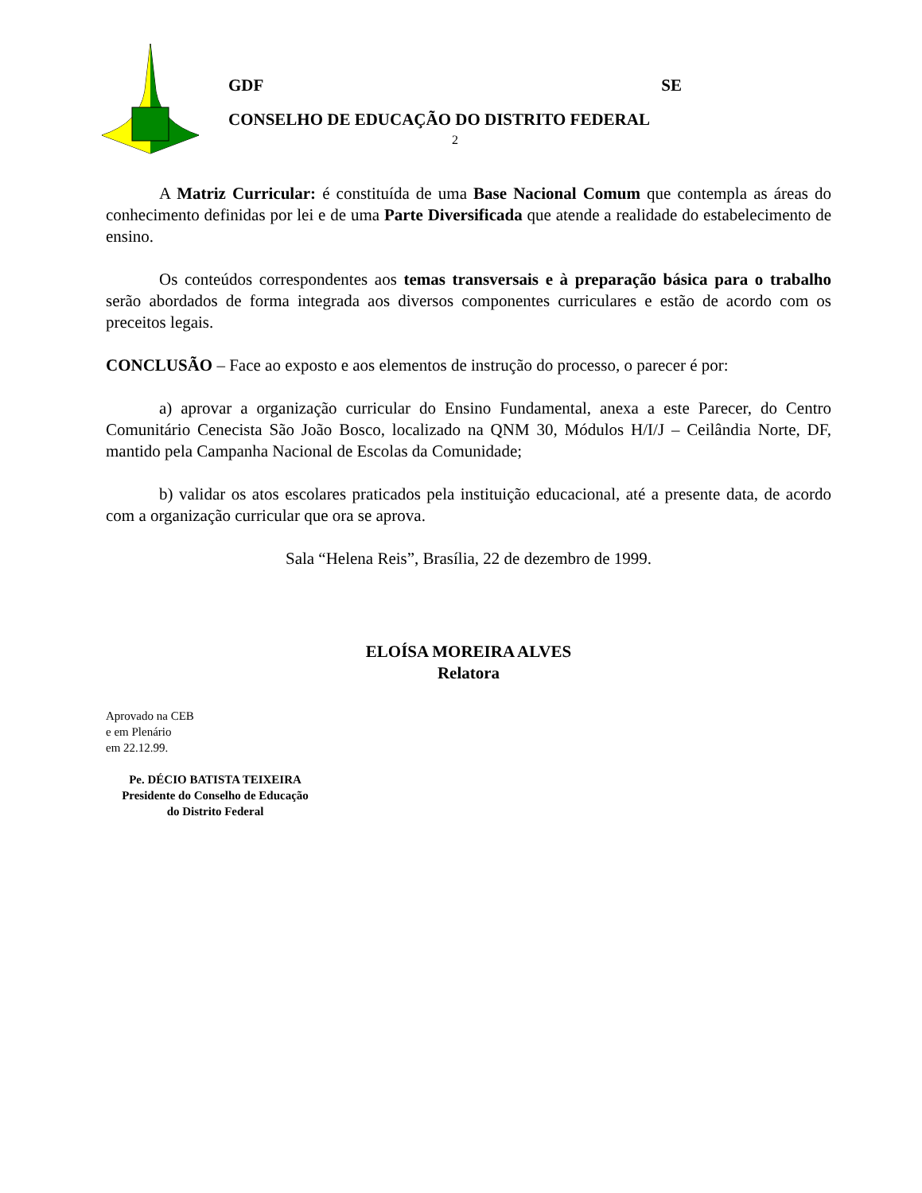GDF SE
CONSELHO DE EDUCAÇÃO DO DISTRITO FEDERAL
2
A Matriz Curricular: é constituída de uma Base Nacional Comum que contempla as áreas do conhecimento definidas por lei e de uma Parte Diversificada que atende a realidade do estabelecimento de ensino.
Os conteúdos correspondentes aos temas transversais e à preparação básica para o trabalho serão abordados de forma integrada aos diversos componentes curriculares e estão de acordo com os preceitos legais.
CONCLUSÃO – Face ao exposto e aos elementos de instrução do processo, o parecer é por:
a) aprovar a organização curricular do Ensino Fundamental, anexa a este Parecer, do Centro Comunitário Cenecista São João Bosco, localizado na QNM 30, Módulos H/I/J – Ceilândia Norte, DF, mantido pela Campanha Nacional de Escolas da Comunidade;
b) validar os atos escolares praticados pela instituição educacional, até a presente data, de acordo com a organização curricular que ora se aprova.
Sala “Helena Reis”, Brasília, 22 de dezembro de 1999.
ELOÍSA MOREIRA ALVES
Relatora
Aprovado na CEB
e em Plenário
em 22.12.99.
Pe. DÉCIO BATISTA TEIXEIRA
Presidente do Conselho de Educação
do Distrito Federal